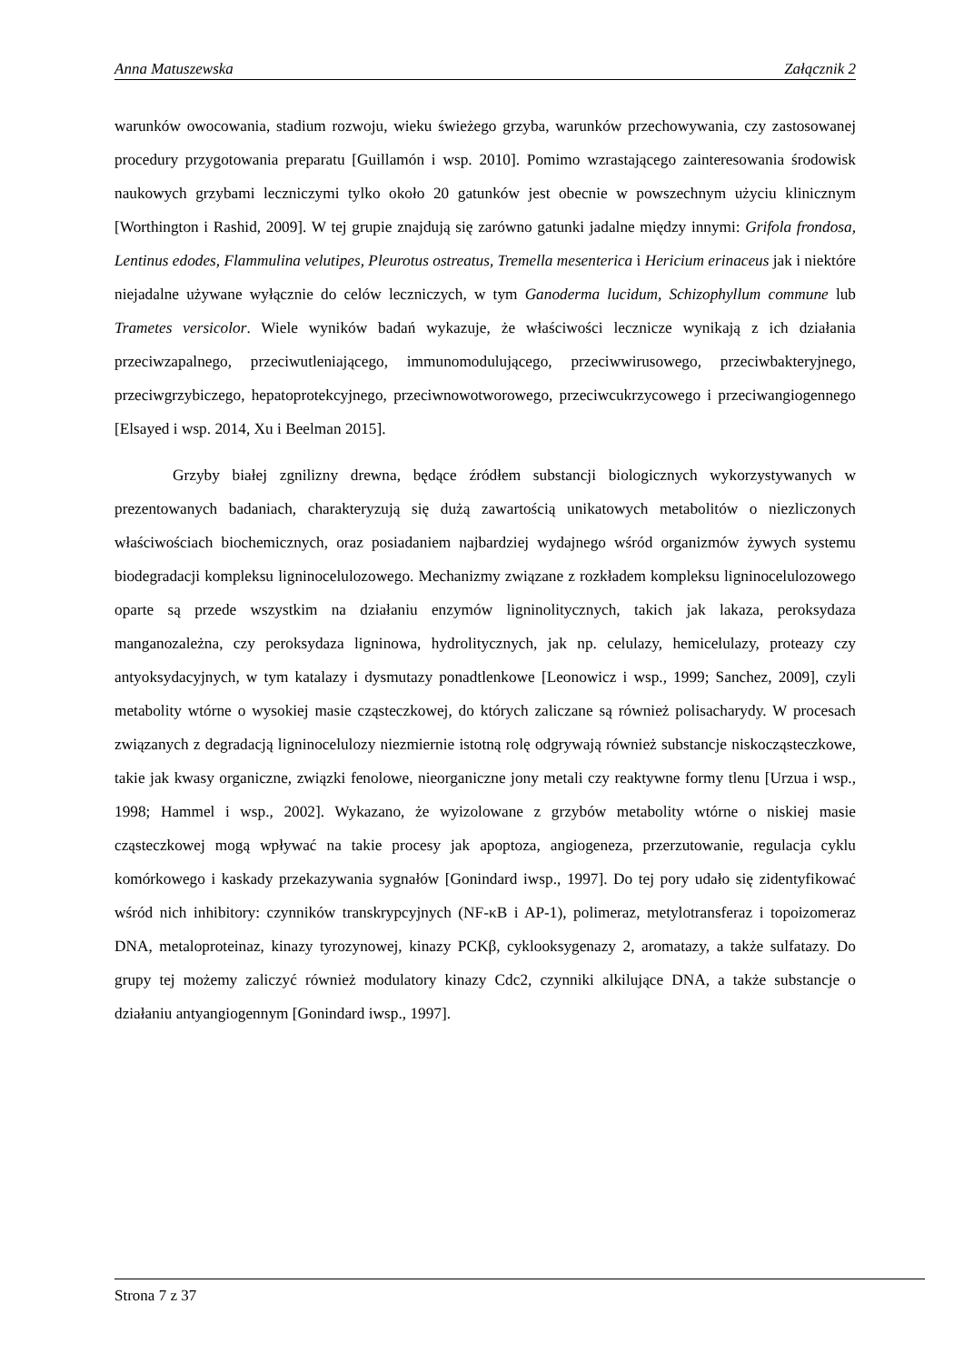Anna Matuszewska Załącznik 2
warunków owocowania, stadium rozwoju, wieku świeżego grzyba, warunków przechowywania, czy zastosowanej procedury przygotowania preparatu [Guillamón i wsp. 2010]. Pomimo wzrastającego zainteresowania środowisk naukowych grzybami leczniczymi tylko około 20 gatunków jest obecnie w powszechnym użyciu klinicznym [Worthington i Rashid, 2009]. W tej grupie znajdują się zarówno gatunki jadalne między innymi: Grifola frondosa, Lentinus edodes, Flammulina velutipes, Pleurotus ostreatus, Tremella mesenterica i Hericium erinaceus jak i niektóre niejadalne używane wyłącznie do celów leczniczych, w tym Ganoderma lucidum, Schizophyllum commune lub Trametes versicolor. Wiele wyników badań wykazuje, że właściwości lecznicze wynikają z ich działania przeciwzapalnego, przeciwutleniającego, immunomodulującego, przeciwwirusowego, przeciwbakteryjnego, przeciwgrzybiczego, hepatoprotekcyjnego, przeciwnowotworowego, przeciwcukrzycowego i przeciwangiogennego [Elsayed i wsp. 2014, Xu i Beelman 2015].
Grzyby białej zgnilizny drewna, będące źródłem substancji biologicznych wykorzystywanych w prezentowanych badaniach, charakteryzują się dużą zawartością unikatowych metabolitów o niezliczonych właściwościach biochemicznych, oraz posiadaniem najbardziej wydajnego wśród organizmów żywych systemu biodegradacji kompleksu ligninocelulozowego. Mechanizmy związane z rozkładem kompleksu ligninocelulozowego oparte są przede wszystkim na działaniu enzymów ligninolitycznych, takich jak lakaza, peroksydaza manganozależna, czy peroksydaza ligninowa, hydrolitycznych, jak np. celulazy, hemicelulazy, proteazy czy antyoksydacyjnych, w tym katalazy i dysmutazy ponadtlenkowe [Leonowicz i wsp., 1999; Sanchez, 2009], czyli metabolity wtórne o wysokiej masie cząsteczkowej, do których zaliczane są również polisacharydy. W procesach związanych z degradacją ligninocelulozy niezmiernie istotną rolę odgrywają również substancje niskocząsteczkowe, takie jak kwasy organiczne, związki fenolowe, nieorganiczne jony metali czy reaktywne formy tlenu [Urzua i wsp., 1998; Hammel i wsp., 2002]. Wykazano, że wyizolowane z grzybów metabolity wtórne o niskiej masie cząsteczkowej mogą wpływać na takie procesy jak apoptoza, angiogeneza, przerzutowanie, regulacja cyklu komórkowego i kaskady przekazywania sygnałów [Gonindard iwsp., 1997]. Do tej pory udało się zidentyfikować wśród nich inhibitory: czynników transkrypcyjnych (NF-κB i AP-1), polimeraz, metylotransferaz i topoizomeraz DNA, metaloproteinaz, kinazy tyrozynowej, kinazy PCKβ, cyklooksygenazy 2, aromatazy, a także sulfatazy. Do grupy tej możemy zaliczyć również modulatory kinazy Cdc2, czynniki alkilujące DNA, a także substancje o działaniu antyangiogennym [Gonindard iwsp., 1997].
Strona 7 z 37